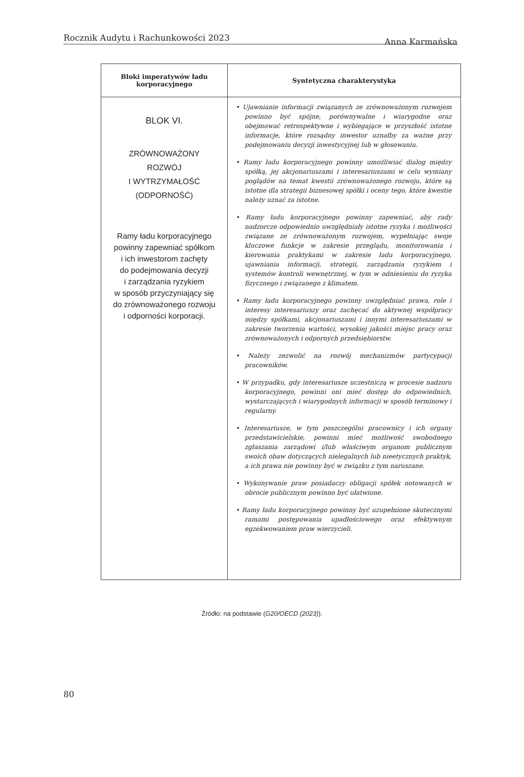Rocznik Audytu i Rachunkowości 2023 Anna Karmańska
| Bloki imperatywów ładu korporacyjnego | Syntetyczna charakterystyka |
| --- | --- |
| BLOK VI. ZRÓWNOWAŻONY ROZWÓJ I WYTRZYMAŁOŚĆ (ODPORNOŚĆ) Ramy ładu korporacyjnego powinny zapewniać spółkom i ich inwestorom zachęty do podejmowania decyzji i zarządzania ryzykiem w sposób przyczyniający się do zrównoważonego rozwoju i odporności korporacji. | • Ujawnianie informacji związanych ze zrównoważonym rozwojem powinno być spójne, porównywalne i wiarygodne oraz obejmować retrospektywne i wybiegające w przyszłość istotne informacje, które rozsądny inwestor uznałby za ważne przy podejmowaniu decyzji inwestycyjnej lub w głosowaniu. • Ramy ładu korporacyjnego powinny umożliwiać dialog między spółką, jej akcjonariuszami i interesariuszami w celu wymiany poglądów na temat kwestii zrównoważonego rozwoju, które są istotne dla strategii biznesowej spółki i oceny tego, które kwestie należy uznać za istotne. • Ramy ładu korporacyjnego powinny zapewniać, aby rady nadzorcze odpowiednio uwzględniały istotne ryzyka i możliwości związane ze zrównoważonym rozwojem, wypełniając swoje kluczowe funkcje w zakresie przeglądu, monitorowania i kierowania praktykami w zakresie ładu korporacyjnego, ujawniania informacji, strategii, zarządzania ryzykiem i systemów kontroli wewnętrznej, w tym w odniesieniu do ryzyka fizycznego i związanego z klimatem. • Ramy ładu korporacyjnego powinny uwzględniać prawa, role i interesy interesariuszy oraz zachęcać do aktywnej współpracy między spółkami, akcjonariuszami i innymi interesariuszami w zakresie tworzenia wartości, wysokiej jakości miejsc pracy oraz zrównoważonych i odpornych przedsiębiorstw. • Należy zezwolić na rozwój mechanizmów partycypacji pracowników. • W przypadku, gdy interesariusze uczestniczą w procesie nadzoru korporacyjnego, powinni oni mieć dostęp do odpowiednich, wystarczających i wiarygodnych informacji w sposób terminowy i regularny. • Interesariusze, w tym poszczególni pracownicy i ich organy przedstawicielskie, powinni mieć możliwość swobodnego zgłaszania zarządowi i/lub właściwym organom publicznym swoich obaw dotyczących nielegalnych lub nieetycznych praktyk, a ich prawa nie powinny być w związku z tym naruszane. • Wykonywanie praw posiadaczy obligacji spółek notowanych w obrocie publicznym powinno być ułatwione. • Ramy ładu korporacyjnego powinny być uzupełnione skutecznymi ramami postępowania upadłościowego oraz efektywnym egzekwowaniem praw wierzycieli. |
Źródło: na podstawie (G20/OECD (2023)).
80